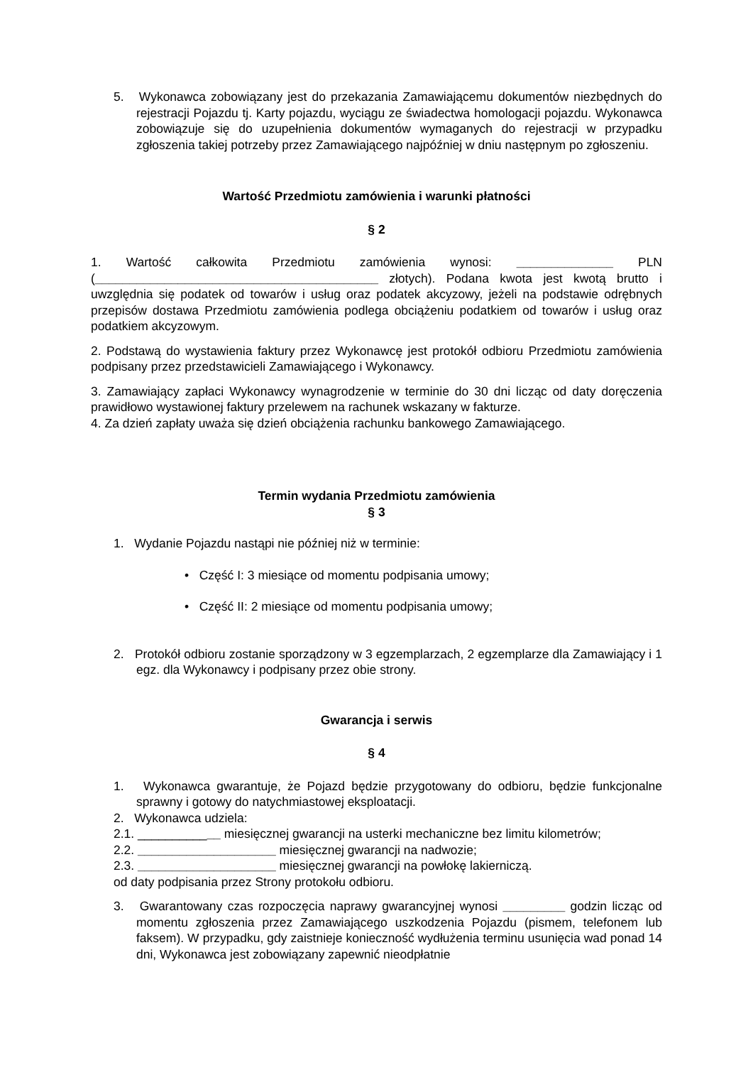5. Wykonawca zobowiązany jest do przekazania Zamawiającemu dokumentów niezbędnych do rejestracji Pojazdu tj. Karty pojazdu, wyciągu ze świadectwa homologacji pojazdu. Wykonawca zobowiązuje się do uzupełnienia dokumentów wymaganych do rejestracji w przypadku zgłoszenia takiej potrzeby przez Zamawiającego najpóźniej w dniu następnym po zgłoszeniu.
Wartość Przedmiotu zamówienia i warunki płatności
§ 2
1. Wartość całkowita Przedmiotu zamówienia wynosi: ______________ PLN (_________________________________________ złotych). Podana kwota jest kwotą brutto i uwzględnia się podatek od towarów i usług oraz podatek akcyzowy, jeżeli na podstawie odrębnych przepisów dostawa Przedmiotu zamówienia podlega obciążeniu podatkiem od towarów i usług oraz podatkiem akcyzowym.
2. Podstawą do wystawienia faktury przez Wykonawcę jest protokół odbioru Przedmiotu zamówienia podpisany przez przedstawicieli Zamawiającego i Wykonawcy.
3. Zamawiający zapłaci Wykonawcy wynagrodzenie w terminie do 30 dni licząc od daty doręczenia prawidłowo wystawionej faktury przelewem na rachunek wskazany w fakturze.
4. Za dzień zapłaty uważa się dzień obciążenia rachunku bankowego Zamawiającego.
Termin wydania Przedmiotu zamówienia
§ 3
1. Wydanie Pojazdu nastąpi nie później niż w terminie:
• Część I: 3 miesiące od momentu podpisania umowy;
• Część II: 2 miesiące od momentu podpisania umowy;
2. Protokół odbioru zostanie sporządzony w 3 egzemplarzach, 2 egzemplarze dla Zamawiający i 1 egz. dla Wykonawcy i podpisany przez obie strony.
Gwarancja i serwis
§ 4
1. Wykonawca gwarantuje, że Pojazd będzie przygotowany do odbioru, będzie funkcjonalne sprawny i gotowy do natychmiastowej eksploatacji.
2. Wykonawca udziela:
2.1. ____________ miesięcznej gwarancji na usterki mechaniczne bez limitu kilometrów;
2.2. ____________________ miesięcznej gwarancji na nadwozie;
2.3. ____________________ miesięcznej gwarancji na powłokę lakierniczą.
od daty podpisania przez Strony protokołu odbioru.
3. Gwarantowany czas rozpoczęcia naprawy gwarancyjnej wynosi _________ godzin licząc od momentu zgłoszenia przez Zamawiającego uszkodzenia Pojazdu (pismem, telefonem lub faksem). W przypadku, gdy zaistnieje konieczność wydłużenia terminu usunięcia wad ponad 14 dni, Wykonawca jest zobowiązany zapewnić nieodpłatnie